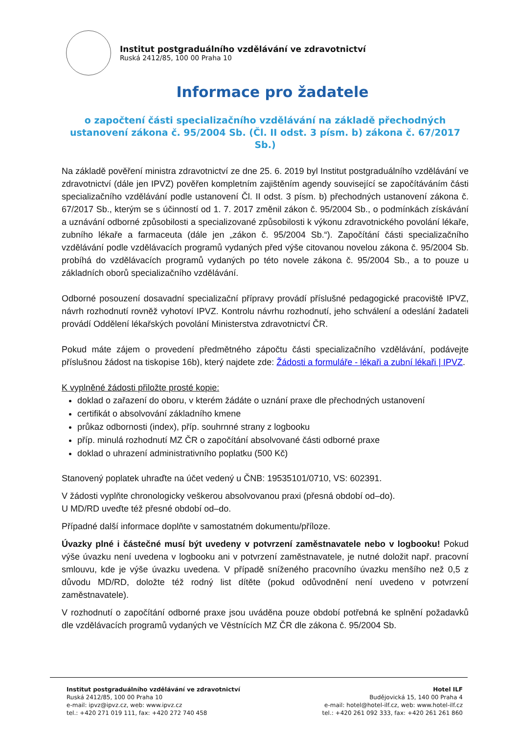Institut postgraduálního vzdělávání ve zdravotnictví
Ruská 2412/85, 100 00 Praha 10
Informace pro žadatele
o započtení části specializačního vzdělávání na základě přechodných ustanovení zákona č. 95/2004 Sb. (Čl. II odst. 3 písm. b) zákona č. 67/2017 Sb.)
Na základě pověření ministra zdravotnictví ze dne 25. 6. 2019 byl Institut postgraduálního vzdělávání ve zdravotnictví (dále jen IPVZ) pověřen kompletním zajištěním agendy související se započítáváním části specializačního vzdělávání podle ustanovení Čl. II odst. 3 písm. b) přechodných ustanovení zákona č. 67/2017 Sb., kterým se s účinností od 1. 7. 2017 změnil zákon č. 95/2004 Sb., o podmínkách získávání a uznávání odborné způsobilosti a specializované způsobilosti k výkonu zdravotnického povolání lékaře, zubního lékaře a farmaceuta (dále jen „zákon č. 95/2004 Sb.“). Započítání části specializačního vzdělávání podle vzdělávacích programů vydaných před výše citovanou novelou zákona č. 95/2004 Sb. probíhá do vzdělávacích programů vydaných po této novele zákona č. 95/2004 Sb., a to pouze u základních oborů specializačního vzdělávání.
Odborné posouzení dosavadní specializační přípravy provádí příslušné pedagogické pracoviště IPVZ, návrh rozhodnutí rovněž vyhotoví IPVZ. Kontrolu návrhu rozhodnutí, jeho schválení a odeslání žadateli provádí Oddělení lékařských povolání Ministerstva zdravotnictví ČR.
Pokud máte zájem o provedení předmětného zápočtu části specializačního vzdělávání, podávejte příslušnou žádost na tiskopise 16b), který najdete zde: Žádosti a formuláře - lékaři a zubní lékaři | IPVZ.
K vyplněné žádosti přiložte prosté kopie:
doklad o zařazení do oboru, v kterém žádáte o uznání praxe dle přechodných ustanovení
certifikát o absolvování základního kmene
průkaz odbornosti (index), příp. souhrnné strany z logbooku
příp. minulá rozhodnutí MZ ČR o započítání absolvované části odborné praxe
doklad o uhrazení administrativního poplatku (500 Kč)
Stanovený poplatek uhraďte na účet vedený u ČNB: 19535101/0710, VS: 602391.
V žádosti vyplňte chronologicky veškerou absolvovanou praxi (přesná období od–do).
U MD/RD uveďte též přesné období od–do.
Případné další informace doplňte v samostatném dokumentu/příloze.
Úvazky plné i částečné musí být uvedeny v potvrzení zaměstnavatele nebo v logbooku! Pokud výše úvazku není uvedena v logbooku ani v potvrzení zaměstnavatele, je nutné doložit např. pracovní smlouvu, kde je výše úvazku uvedena. V případě sníženého pracovního úvazku menšího než 0,5 z důvodu MD/RD, doložte též rodný list dítěte (pokud odůvodnění není uvedeno v potvrzení zaměstnavatele).
V rozhodnutí o započítání odborné praxe jsou uváděna pouze období potřebná ke splnění požadavků dle vzdělávacích programů vydaných ve Věstnících MZ ČR dle zákona č. 95/2004 Sb.
Institut postgraduálního vzdělávání ve zdravotnictví
Ruská 2412/85, 100 00 Praha 10
e-mail: ipvz@ipvz.cz, web: www.ipvz.cz
tel.: +420 271 019 111, fax: +420 272 740 458
Hotel ILF
Budějovická 15, 140 00 Praha 4
e-mail: hotel@hotel-ilf.cz, web: www.hotel-ilf.cz
tel.: +420 261 092 333, fax: +420 261 261 860